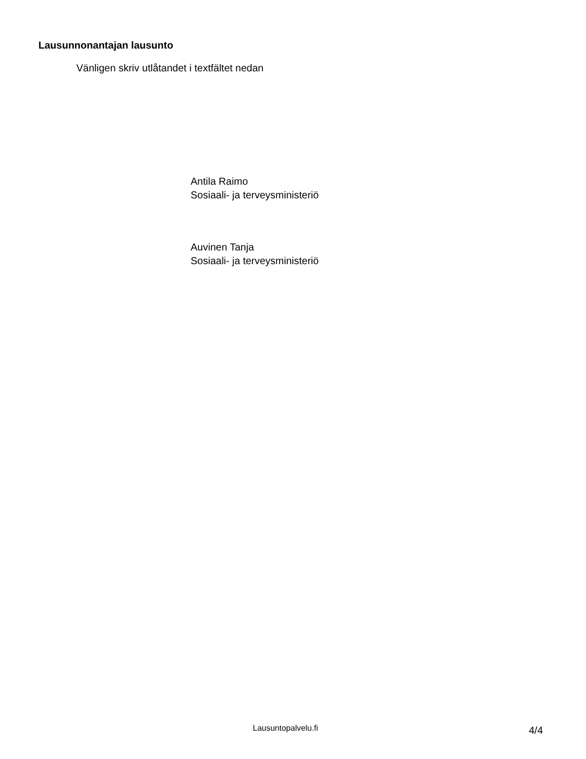Lausunnonantajan lausunto
Vänligen skriv utlåtandet i textfältet nedan
Antila Raimo
Sosiaali- ja terveysministeriö
Auvinen Tanja
Sosiaali- ja terveysministeriö
Lausuntopalvelu.fi 4/4